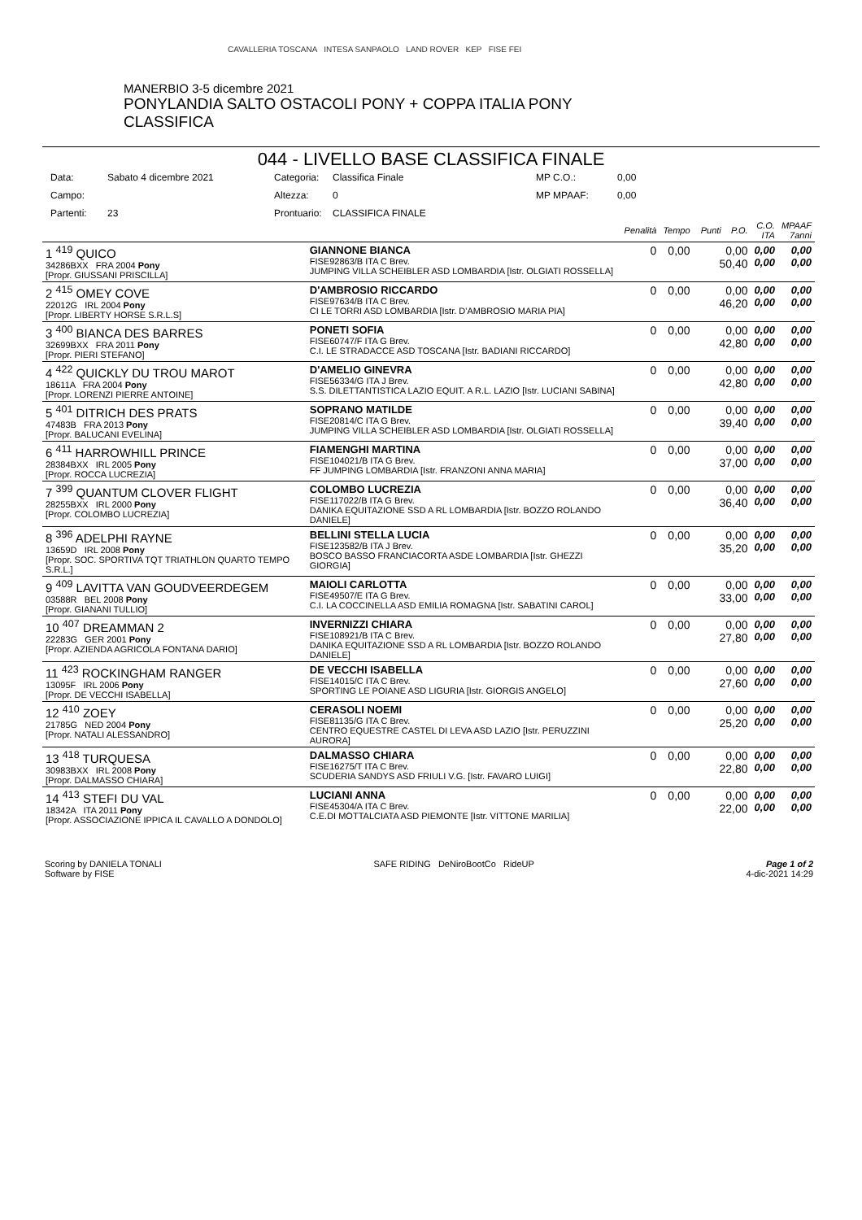CAVALLERIA TOSCANA INTESA SANPAOLO LAND ROVER KEP FISE FEI
MANERBIO 3-5 dicembre 2021
PONYLANDIA SALTO OSTACOLI PONY + COPPA ITALIA PONY
CLASSIFICA
044 - LIVELLO BASE CLASSIFICA FINALE
Data: Sabato 4 dicembre 2021 Categoria: Classifica Finale MP C.O.: 0,00 Campo: Altezza: 0 MP MPAAF: 0,00 Partenti: 23 Prontuario: CLASSIFICA FINALE
| | | Penalità | Tempo | Punti P.O. | C.O. ITA | MPAAF 7anni |
| --- | --- | --- | --- | --- | --- | --- |
| 1 <sup>419</sup> QUICO 34286BXX FRA 2004 Pony [Propr. GIUSSANI PRISCILLA] | GIANNONE BIANCA FISE92863/B ITA C Brev. JUMPING VILLA SCHEIBLER ASD LOMBARDIA [Istr. OLGIATI ROSSELLA] | 0 | 0,00 | 0,00 50,40 | 0,00 0,00 | 0,00 0,00 |
| 2 <sup>415</sup> OMEY COVE 22012G IRL 2004 Pony [Propr. LIBERTY HORSE S.R.L.S] | D'AMBROSIO RICCARDO FISE97634/B ITA C Brev. CI LE TORRI ASD LOMBARDIA [Istr. D'AMBROSIO MARIA PIA] | 0 | 0,00 | 0,00 46,20 | 0,00 0,00 | 0,00 0,00 |
| 3 <sup>400</sup> BIANCA DES BARRES 32699BXX FRA 2011 Pony [Propr. PIERI STEFANO] | PONETI SOFIA FISE60747/F ITA G Brev. C.I. LE STRADACCE ASD TOSCANA [Istr. BADIANI RICCARDO] | 0 | 0,00 | 0,00 42,80 | 0,00 0,00 | 0,00 0,00 |
| 4 <sup>422</sup> QUICKLY DU TROU MAROT 18611A FRA 2004 Pony [Propr. LORENZI PIERRE ANTOINE] | D'AMELIO GINEVRA FISE56334/G ITA J Brev. S.S. DILETTANTISTICA LAZIO EQUIT. A R.L. LAZIO [Istr. LUCIANI SABINA] | 0 | 0,00 | 0,00 42,80 | 0,00 0,00 | 0,00 0,00 |
| 5 <sup>401</sup> DITRICH DES PRATS 47483B FRA 2013 Pony [Propr. BALUCANI EVELINA] | SOPRANO MATILDE FISE20814/C ITA G Brev. JUMPING VILLA SCHEIBLER ASD LOMBARDIA [Istr. OLGIATI ROSSELLA] | 0 | 0,00 | 0,00 39,40 | 0,00 0,00 | 0,00 0,00 |
| 6 <sup>411</sup> HARROWHILL PRINCE 28384BXX IRL 2005 Pony [Propr. ROCCA LUCREZIA] | FIAMENGHI MARTINA FISE104021/B ITA G Brev. FF JUMPING LOMBARDIA [Istr. FRANZONI ANNA MARIA] | 0 | 0,00 | 0,00 37,00 | 0,00 0,00 | 0,00 0,00 |
| 7 <sup>399</sup> QUANTUM CLOVER FLIGHT 28255BXX IRL 2000 Pony [Propr. COLOMBO LUCREZIA] | COLOMBO LUCREZIA FISE117022/B ITA G Brev. DANIKA EQUITAZIONE SSD A RL LOMBARDIA [Istr. BOZZO ROLANDO DANIELE] | 0 | 0,00 | 0,00 36,40 | 0,00 0,00 | 0,00 0,00 |
| 8 <sup>396</sup> ADELPHI RAYNE 13659D IRL 2008 Pony [Propr. SOC. SPORTIVA TQT TRIATHLON QUARTO TEMPO S.R.L.] | BELLINI STELLA LUCIA FISE123582/B ITA J Brev. BOSCO BASSO FRANCIACORTA ASDE LOMBARDIA [Istr. GHEZZI GIORGIA] | 0 | 0,00 | 0,00 35,20 | 0,00 0,00 | 0,00 0,00 |
| 9 <sup>409</sup> LAVITTA VAN GOUDVEERDEGEM 03588R BEL 2008 Pony [Propr. GIANANI TULLIO] | MAIOLI CARLOTTA FISE49507/E ITA G Brev. C.I. LA COCCINELLA ASD EMILIA ROMAGNA [Istr. SABATINI CAROL] | 0 | 0,00 | 0,00 33,00 | 0,00 0,00 | 0,00 0,00 |
| 10 <sup>407</sup> DREAMMAN 2 22283G GER 2001 Pony [Propr. AZIENDA AGRICOLA FONTANA DARIO] | INVERNIZZI CHIARA FISE108921/B ITA C Brev. DANIKA EQUITAZIONE SSD A RL LOMBARDIA [Istr. BOZZO ROLANDO DANIELE] | 0 | 0,00 | 0,00 27,80 | 0,00 0,00 | 0,00 0,00 |
| 11 <sup>423</sup> ROCKINGHAM RANGER 13095F IRL 2006 Pony [Propr. DE VECCHI ISABELLA] | DE VECCHI ISABELLA FISE14015/C ITA C Brev. SPORTING LE POIANE ASD LIGURIA [Istr. GIORGIS ANGELO] | 0 | 0,00 | 0,00 27,60 | 0,00 0,00 | 0,00 0,00 |
| 12 <sup>410</sup> ZOEY 21785G NED 2004 Pony [Propr. NATALI ALESSANDRO] | CERASOLI NOEMI FISE81135/G ITA C Brev. CENTRO EQUESTRE CASTEL DI LEVA ASD LAZIO [Istr. PERUZZINI AURORA] | 0 | 0,00 | 0,00 25,20 | 0,00 0,00 | 0,00 0,00 |
| 13 <sup>418</sup> TURQUESA 30983BXX IRL 2008 Pony [Propr. DALMASSO CHIARA] | DALMASSO CHIARA FISE16275/T ITA C Brev. SCUDERIA SANDYS ASD FRIULI V.G. [Istr. FAVARO LUIGI] | 0 | 0,00 | 0,00 22,80 | 0,00 0,00 | 0,00 0,00 |
| 14 <sup>413</sup> STEFI DU VAL 18342A ITA 2011 Pony [Propr. ASSOCIAZIONE IPPICA IL CAVALLO A DONDOLO] | LUCIANI ANNA FISE45304/A ITA C Brev. C.E.DI MOTTALCIATA ASD PIEMONTE [Istr. VITTONE MARILIA] | 0 | 0,00 | 0,00 22,00 | 0,00 0,00 | 0,00 0,00 |
Scoring by DANIELA TONALI
Software by FISE SAFE RIDING DeNiroBootCo RideUP Page 1 of 2
4-dic-2021 14:29